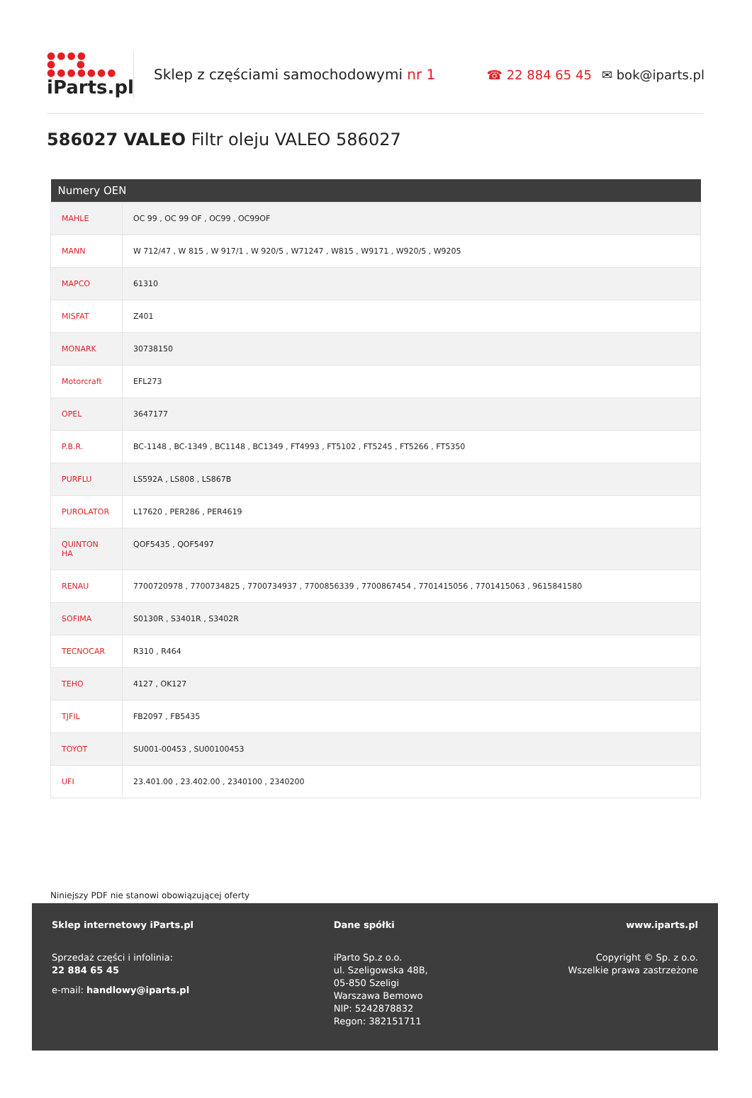●●●●
● ●
●●●●●●●
iParts.pl
Sklep z częściami samochodowymi nr 1
☎ 22 884 65 45 ✉ bok@iparts.pl
586027 VALEO Filtr oleju VALEO 586027
| Numery OEN | |
| --- | --- |
| MAHLE | OC 99 , OC 99 OF , OC99 , OC99OF |
| MANN | W 712/47 , W 815 , W 917/1 , W 920/5 , W71247 , W815 , W9171 , W920/5 , W9205 |
| MAPCO | 61310 |
| MISFAT | Z401 |
| MONARK | 30738150 |
| Motorcraft | EFL273 |
| OPEL | 3647177 |
| P.B.R. | BC-1148 , BC-1349 , BC1148 , BC1349 , FT4993 , FT5102 , FT5245 , FT5266 , FT5350 |
| PURFLU | LS592A , LS808 , LS867B |
| PUROLATOR | L17620 , PER286 , PER4619 |
| QUINTON HA | QOF5435 , QOF5497 |
| RENAU | 7700720978 , 7700734825 , 7700734937 , 7700856339 , 7700867454 , 7701415056 , 7701415063 , 9615841580 |
| SOFIMA | S0130R , S3401R , S3402R |
| TECNOCAR | R310 , R464 |
| TEHO | 4127 , OK127 |
| TJFIL | FB2097 , FB5435 |
| TOYOT | SU001-00453 , SU00100453 |
| UFI | 23.401.00 , 23.402.00 , 2340100 , 2340200 |
Niniejszy PDF nie stanowi obowiązującej oferty
Sklep internetowy iParts.pl
Sprzedaż części i infolinia:
22 884 65 45
e-mail: handlowy@iparts.pl
Dane spółki
iParto Sp.z o.o.
ul. Szeligowska 48B,
05-850 Szeligi
Warszawa Bemowo
NIP: 5242878832
Regon: 382151711
www.iparts.pl
Copyright © Sp. z o.o.
Wszelkie prawa zastrzeżone